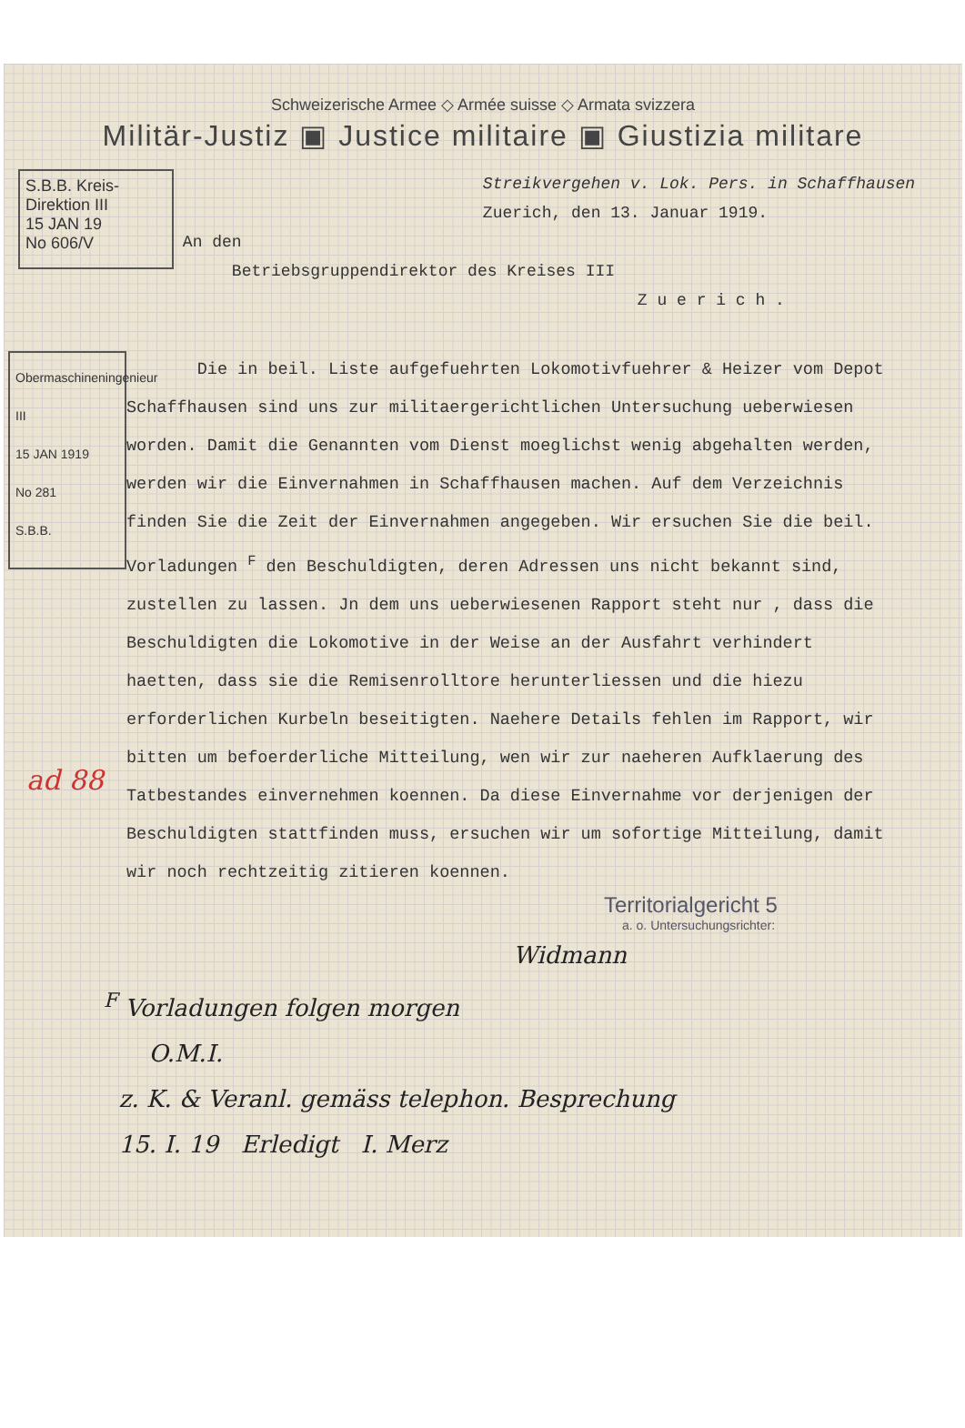Schweizerische Armee ◇ Armée suisse ◇ Armata svizzera
Militär-Justiz ▣ Justice militaire ▣ Giustizia militare
S.B.B. Kreis-Direktion III
15 JAN 19
No 606/V
Streikvergehen v. Lok. Pers. in Schaffhausen Zuerich, den 13. Januar 1919.
An den
Betriebsgruppendirektor des Kreises III
Z u e r i c h .
Obermaschineningenieur III
15 JAN 1919
No 281
S.B.B.
Die in beil. Liste aufgefuehrten Lokomotivfuehrer & Heizer vom Depot Schaffhausen sind uns zur militaergerichtlichen Untersuchung ueberwiesen worden. Damit die Genannten vom Dienst moeglichst wenig abgehalten werden, werden wir die Einvernahmen in Schaffhausen machen. Auf dem Verzeichnis finden Sie die Zeit der Einvernahmen angegeben. Wir ersuchen Sie die beil. Vorladungen <sup>F</sup> den Beschuldigten, deren Adressen uns nicht bekannt sind, zustellen zu lassen. Jn dem uns ueberwiesenen Rapport steht nur , dass die Beschuldigten die Lokomotive in der Weise an der Ausfahrt verhindert haetten, dass sie die Remisenrolltore herunterliessen und die hiezu erforderlichen Kurbeln beseitigten. Naehere Details fehlen im Rapport, wir bitten um befoerderliche Mitteilung, wen wir zur naeheren Aufklaerung des Tatbestandes einvernehmen koennen. Da diese Einvernahme vor derjenigen der Beschuldigten stattfinden muss, ersuchen wir um sofortige Mitteilung, damit wir noch rechtzeitig zitieren koennen.
Territorialgericht 5
a. o. Untersuchungsrichter:
Widmann
<sup>F</sup> Vorladungen folgen morgen
O.M.I.
z. K. & Veranl. gemäss telephon. Besprechung
15. I. 19 Erledigt I. Merz
ad 88